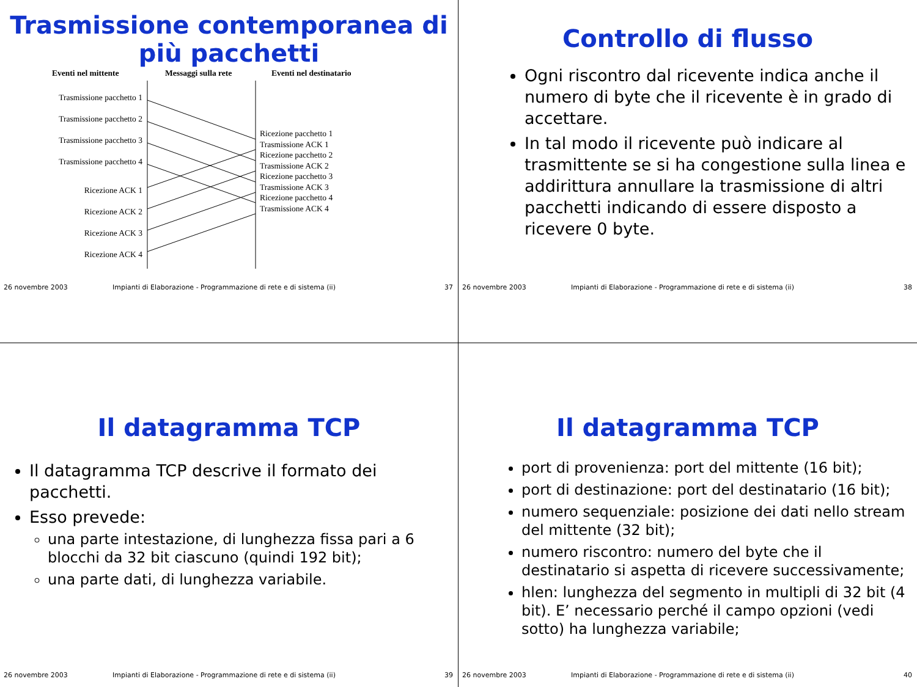Trasmissione contemporanea di più pacchetti
Eventi nel mittente Messaggi sulla rete Eventi nel destinatario
Trasmissione pacchetto 1
Trasmissione pacchetto 2
Trasmissione pacchetto 3
Trasmissione pacchetto 4
Ricezione ACK 1
Ricezione ACK 2
Ricezione ACK 3
Ricezione ACK 4
Ricezione pacchetto 1
Trasmissione ACK 1
Ricezione pacchetto 2
Trasmissione ACK 2
Ricezione pacchetto 3
Trasmissione ACK 3
Ricezione pacchetto 4
Trasmissione ACK 4
26 novembre 2003 Impianti di Elaborazione - Programmazione di rete e di sistema (ii) 37
Controllo di flusso
Ogni riscontro dal ricevente indica anche il numero di byte che il ricevente è in grado di accettare.
In tal modo il ricevente può indicare al trasmittente se si ha congestione sulla linea e addirittura annullare la trasmissione di altri pacchetti indicando di essere disposto a ricevere 0 byte.
26 novembre 2003 Impianti di Elaborazione - Programmazione di rete e di sistema (ii) 38
Il datagramma TCP
Il datagramma TCP descrive il formato dei pacchetti.
Esso prevede:
una parte intestazione, di lunghezza fissa pari a 6 blocchi da 32 bit ciascuno (quindi 192 bit);
una parte dati, di lunghezza variabile.
26 novembre 2003 Impianti di Elaborazione - Programmazione di rete e di sistema (ii) 39
Il datagramma TCP
port di provenienza: port del mittente (16 bit);
port di destinazione: port del destinatario (16 bit);
numero sequenziale: posizione dei dati nello stream del mittente (32 bit);
numero riscontro: numero del byte che il destinatario si aspetta di ricevere successivamente;
hlen: lunghezza del segmento in multipli di 32 bit (4 bit). E’ necessario perché il campo opzioni (vedi sotto) ha lunghezza variabile;
26 novembre 2003 Impianti di Elaborazione - Programmazione di rete e di sistema (ii) 40